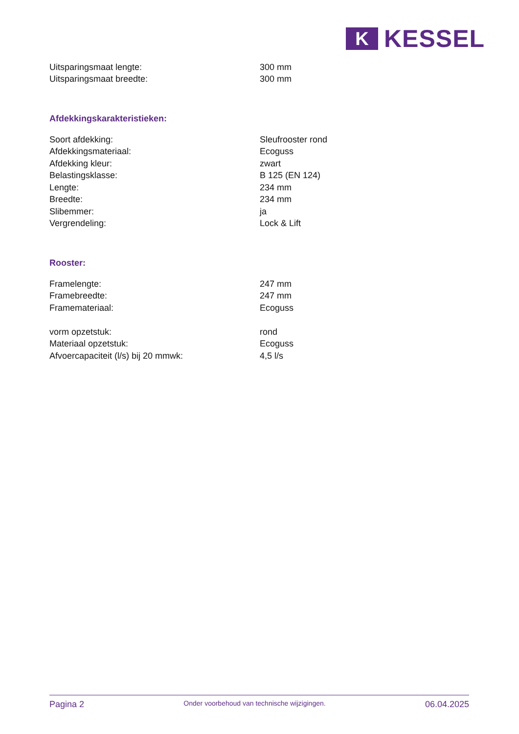K
KESSEL
| Uitsparingsmaat lengte: | 300 mm |
| Uitsparingsmaat breedte: | 300 mm |
Afdekkingskarakteristieken:
| Soort afdekking: | Sleufrooster rond |
| Afdekkingsmateriaal: | Ecoguss |
| Afdekking kleur: | zwart |
| Belastingsklasse: | B 125 (EN 124) |
| Lengte: | 234 mm |
| Breedte: | 234 mm |
| Slibemmer: | ja |
| Vergrendeling: | Lock & Lift |
Rooster:
| Framelengte: | 247 mm |
| Framebreedte: | 247 mm |
| Framemateriaal: | Ecoguss |
| vorm opzetstuk: | rond |
| Materiaal opzetstuk: | Ecoguss |
| Afvoercapaciteit (l/s) bij 20 mmwk: | 4,5 l/s |
Pagina 2 Onder voorbehoud van technische wijzigingen. 06.04.2025